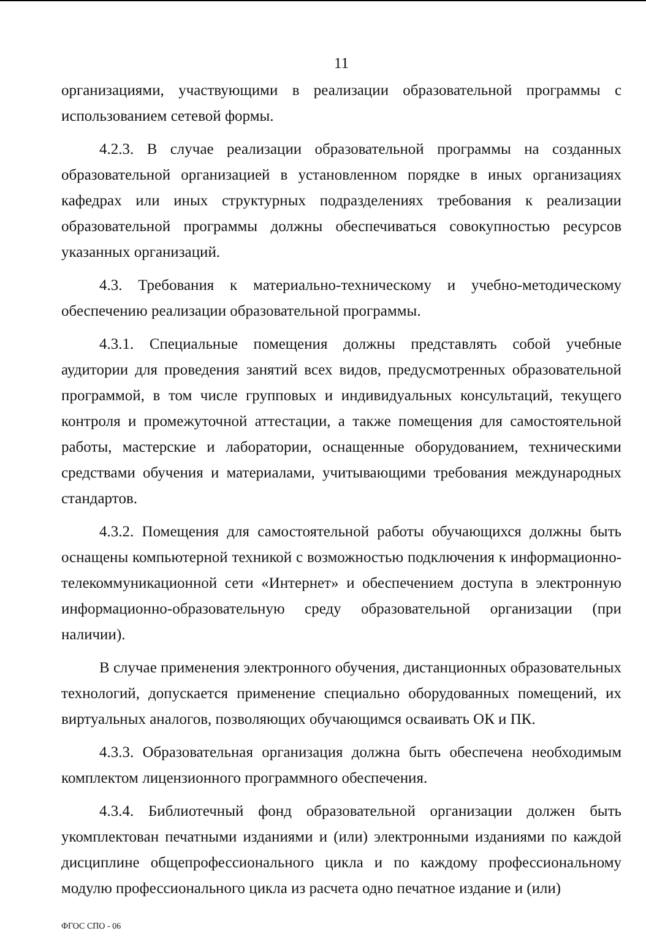11
организациями, участвующими в реализации образовательной программы с использованием сетевой формы.
4.2.3. В случае реализации образовательной программы на созданных образовательной организацией в установленном порядке в иных организациях кафедрах или иных структурных подразделениях требования к реализации образовательной программы должны обеспечиваться совокупностью ресурсов указанных организаций.
4.3. Требования к материально-техническому и учебно-методическому обеспечению реализации образовательной программы.
4.3.1. Специальные помещения должны представлять собой учебные аудитории для проведения занятий всех видов, предусмотренных образовательной программой, в том числе групповых и индивидуальных консультаций, текущего контроля и промежуточной аттестации, а также помещения для самостоятельной работы, мастерские и лаборатории, оснащенные оборудованием, техническими средствами обучения и материалами, учитывающими требования международных стандартов.
4.3.2. Помещения для самостоятельной работы обучающихся должны быть оснащены компьютерной техникой с возможностью подключения к информационно-телекоммуникационной сети «Интернет» и обеспечением доступа в электронную информационно-образовательную среду образовательной организации (при наличии).
В случае применения электронного обучения, дистанционных образовательных технологий, допускается применение специально оборудованных помещений, их виртуальных аналогов, позволяющих обучающимся осваивать ОК и ПК.
4.3.3. Образовательная организация должна быть обеспечена необходимым комплектом лицензионного программного обеспечения.
4.3.4. Библиотечный фонд образовательной организации должен быть укомплектован печатными изданиями и (или) электронными изданиями по каждой дисциплине общепрофессионального цикла и по каждому профессиональному модулю профессионального цикла из расчета одно печатное издание и (или)
ФГОС СПО - 06